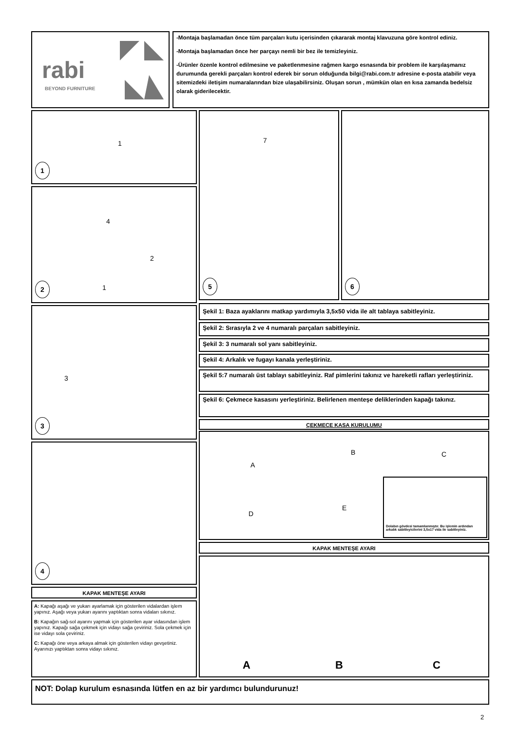rabi
BEYOND FURNITURE
-Montaja başlamadan önce tüm parçaları kutu içerisinden çıkararak montaj klavuzuna göre kontrol ediniz.
-Montaja başlamadan önce her parçayı nemli bir bez ile temizleyiniz.
-Ürünler özenle kontrol edilmesine ve paketlenmesine rağmen kargo esnasında bir problem ile karşılaşmanız durumunda gerekli parçaları kontrol ederek bir sorun olduğunda bilgi@rabi.com.tr adresine e-posta atabilir veya sitemizdeki iletişim numaralarından bize ulaşabilirsiniz. Oluşan sorun , mümkün olan en kısa zamanda bedelsiz olarak giderilecektir.
1
1
4
2
1
2
7
5
6
3
3
4
Şekil 1: Baza ayaklarını matkap yardımıyla 3,5x50 vida ile alt tablaya sabitleyiniz.
Şekil 2: Sırasıyla 2 ve 4 numaralı parçaları sabitleyiniz.
Şekil 3: 3 numaralı sol yanı sabitleyiniz.
Şekil 4: Arkalık ve fugayı kanala yerleştiriniz.
Şekil 5:7 numaralı üst tablayı sabitleyiniz. Raf pimlerini takınız ve hareketli rafları yerleştiriniz.
Şekil 6: Çekmece kasasını yerleştiriniz. Belirlenen menteşe deliklerinden kapağı takınız.
ÇEKMECE KASA KURULUMU
A
B C
D
E
Dolabın gövdesi tamamlanmıştır. Bu işlemin ardından arkalık sabitleyicilerini 3,5x17 vida ile sabitleyiniz.
KAPAK MENTEŞE AYARI
A B C
KAPAK MENTEŞE AYARI
A: Kapağı aşağı ve yukarı ayarlamak için gösterilen vidalardan işlem yapınız. Aşağı veya yukarı ayarını yaptıktan sonra vidaları sıkınız.
B: Kapağın sağ-sol ayarını yapmak için gösterilen ayar vidasından işlem yapınız. Kapağı sağa çekmek için vidayı sağa çeviriniz. Sola çekmek için ise vidayı sola çeviriniz.
C: Kapağı öne veya arkaya almak için gösterilen vidayı gevşetiniz. Ayarınızı yaptıktan sonra vidayı sıkınız.
NOT: Dolap kurulum esnasında lütfen en az bir yardımcı bulundurunuz!
2